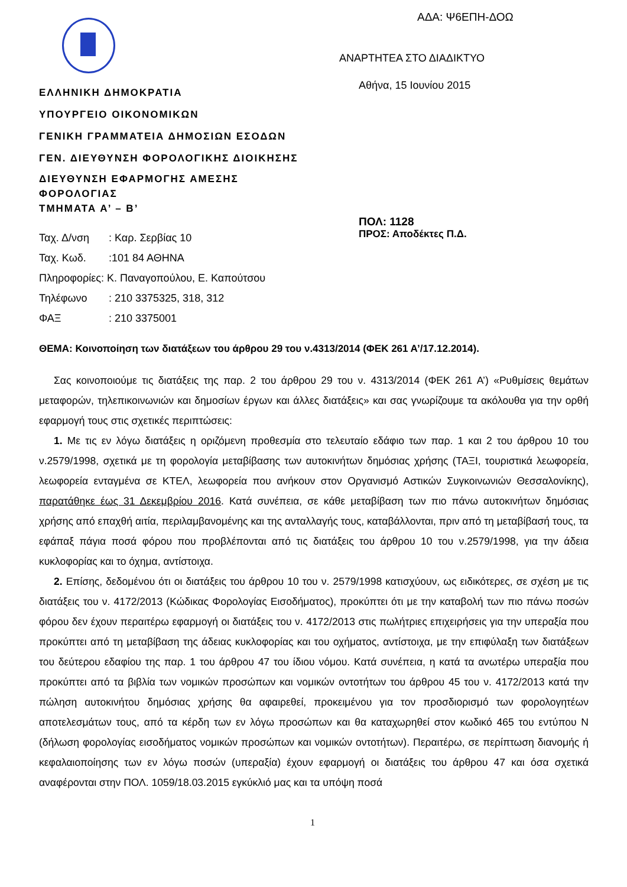ΑΔΑ: Ψ6ΕΠΗ-ΔΟΩ
ΑΝΑΡΤΗΤΕΑ ΣΤΟ ΔΙΑΔΙΚΤΥΟ
Αθήνα, 15 Ιουνίου 2015
ΕΛΛΗΝΙΚΗ ΔΗΜΟΚΡΑΤΙΑ
ΥΠΟΥΡΓΕΙΟ ΟΙΚΟΝΟΜΙΚΩΝ
ΓΕΝΙΚΗ ΓΡΑΜΜΑΤΕΙΑ ΔΗΜΟΣΙΩΝ ΕΣΟΔΩΝ
ΓΕΝ. ΔΙΕΥΘΥΝΣΗ ΦΟΡΟΛΟΓΙΚΗΣ ΔΙΟΙΚΗΣΗΣ
ΔΙΕΥΘΥΝΣΗ ΕΦΑΡΜΟΓΗΣ ΑΜΕΣΗΣ
ΦΟΡΟΛΟΓΙΑΣ
ΤΜΗΜΑΤΑ Α’ – Β’
ΠΟΛ: 1128
ΠΡΟΣ: Αποδέκτες Π.Δ.
Ταχ. Δ/νση: Καρ. Σερβίας 10
Ταχ. Κωδ.:101 84 ΑΘΗΝΑ
Πληροφορίες: Κ. Παναγοπούλου, Ε. Καπούτσου
Τηλέφωνο: 210 3375325, 318, 312
ΦΑΞ: 210 3375001
ΘΕΜΑ: Κοινοποίηση των διατάξεων του άρθρου 29 του ν.4313/2014 (ΦΕΚ 261 Α’/17.12.2014).
Σας κοινοποιούμε τις διατάξεις της παρ. 2 του άρθρου 29 του ν. 4313/2014 (ΦΕΚ 261 Α’) «Ρυθμίσεις θεμάτων μεταφορών, τηλεπικοινωνιών και δημοσίων έργων και άλλες διατάξεις» και σας γνωρίζουμε τα ακόλουθα για την ορθή εφαρμογή τους στις σχετικές περιπτώσεις:
1. Με τις εν λόγω διατάξεις η οριζόμενη προθεσμία στο τελευταίο εδάφιο των παρ. 1 και 2 του άρθρου 10 του ν.2579/1998, σχετικά με τη φορολογία μεταβίβασης των αυτοκινήτων δημόσιας χρήσης (ΤΑΞΙ, τουριστικά λεωφορεία, λεωφορεία ενταγμένα σε ΚΤΕΛ, λεωφορεία που ανήκουν στον Οργανισμό Αστικών Συγκοινωνιών Θεσσαλονίκης), παρατάθηκε έως 31 Δεκεμβρίου 2016. Κατά συνέπεια, σε κάθε μεταβίβαση των πιο πάνω αυτοκινήτων δημόσιας χρήσης από επαχθή αιτία, περιλαμβανομένης και της ανταλλαγής τους, καταβάλλονται, πριν από τη μεταβίβασή τους, τα εφάπαξ πάγια ποσά φόρου που προβλέπονται από τις διατάξεις του άρθρου 10 του ν.2579/1998, για την άδεια κυκλοφορίας και το όχημα, αντίστοιχα.
2. Επίσης, δεδομένου ότι οι διατάξεις του άρθρου 10 του ν. 2579/1998 κατισχύουν, ως ειδικότερες, σε σχέση με τις διατάξεις του ν. 4172/2013 (Κώδικας Φορολογίας Εισοδήματος), προκύπτει ότι με την καταβολή των πιο πάνω ποσών φόρου δεν έχουν περαιτέρω εφαρμογή οι διατάξεις του ν. 4172/2013 στις πωλήτριες επιχειρήσεις για την υπεραξία που προκύπτει από τη μεταβίβαση της άδειας κυκλοφορίας και του οχήματος, αντίστοιχα, με την επιφύλαξη των διατάξεων του δεύτερου εδαφίου της παρ. 1 του άρθρου 47 του ίδιου νόμου. Κατά συνέπεια, η κατά τα ανωτέρω υπεραξία που προκύπτει από τα βιβλία των νομικών προσώπων και νομικών οντοτήτων του άρθρου 45 του ν. 4172/2013 κατά την πώληση αυτοκινήτου δημόσιας χρήσης θα αφαιρεθεί, προκειμένου για τον προσδιορισμό των φορολογητέων αποτελεσμάτων τους, από τα κέρδη των εν λόγω προσώπων και θα καταχωρηθεί στον κωδικό 465 του εντύπου Ν (δήλωση φορολογίας εισοδήματος νομικών προσώπων και νομικών οντοτήτων). Περαιτέρω, σε περίπτωση διανομής ή κεφαλαιοποίησης των εν λόγω ποσών (υπεραξία) έχουν εφαρμογή οι διατάξεις του άρθρου 47 και όσα σχετικά αναφέρονται στην ΠΟΛ. 1059/18.03.2015 εγκύκλιό μας και τα υπόψη ποσά
1